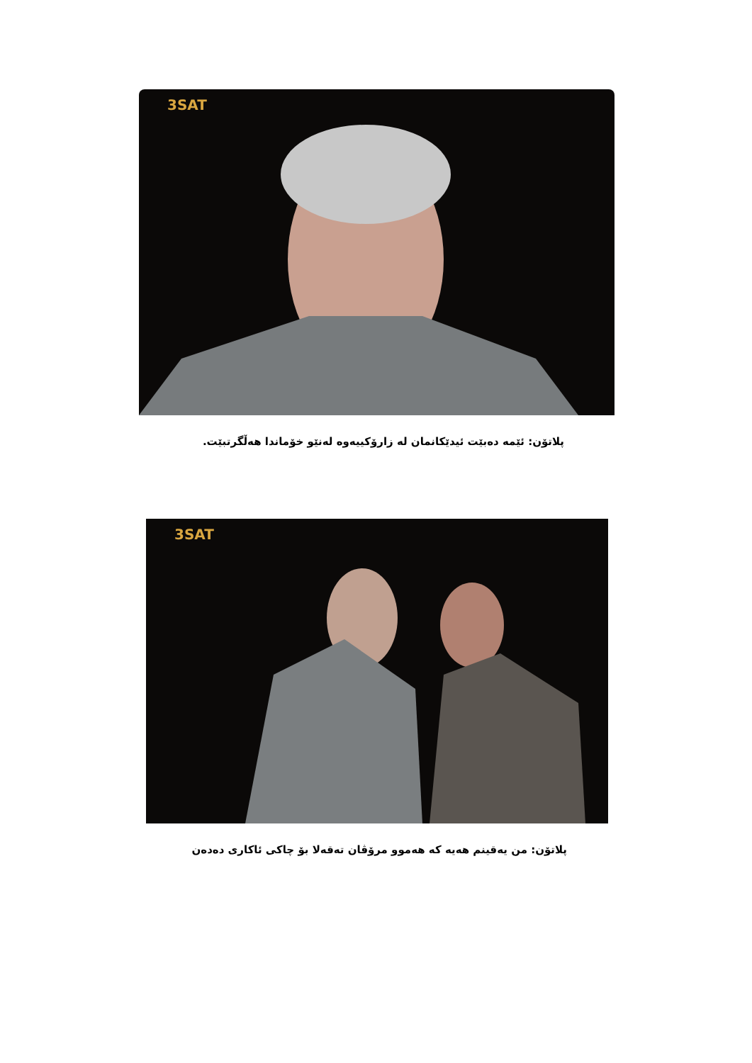3SAT
پلاتۆن: ئێمە دەبێت ئیدێکانمان لە زارۆکییەوە لەنێو خۆماندا هەڵگرتبێت.
3SAT
پلاتۆن: من یەقینم هەیە کە هەموو مرۆڤان تەقەلا بۆ چاکی ئاکاری دەدەن